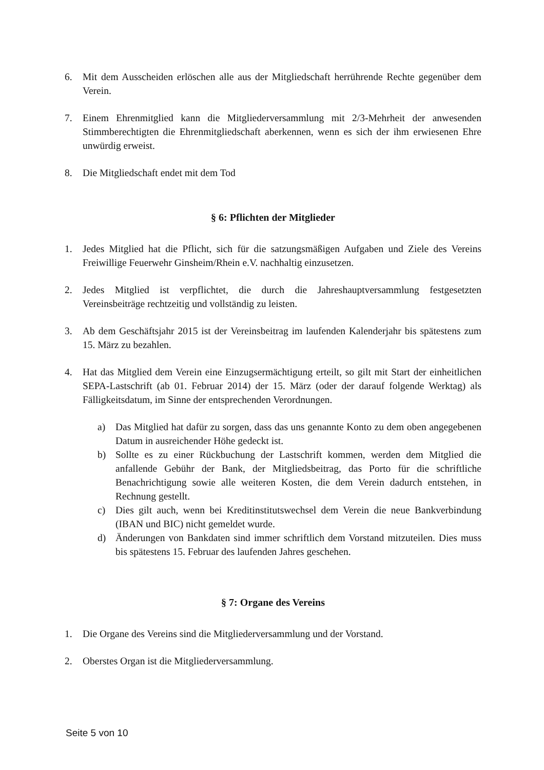6. Mit dem Ausscheiden erlöschen alle aus der Mitgliedschaft herrührende Rechte gegenüber dem Verein.
7. Einem Ehrenmitglied kann die Mitgliederversammlung mit 2/3-Mehrheit der anwesenden Stimmberechtigten die Ehrenmitgliedschaft aberkennen, wenn es sich der ihm erwiesenen Ehre unwürdig erweist.
8. Die Mitgliedschaft endet mit dem Tod
§ 6: Pflichten der Mitglieder
1. Jedes Mitglied hat die Pflicht, sich für die satzungsmäßigen Aufgaben und Ziele des Vereins Freiwillige Feuerwehr Ginsheim/Rhein e.V. nachhaltig einzusetzen.
2. Jedes Mitglied ist verpflichtet, die durch die Jahreshauptversammlung festgesetzten Vereinsbeiträge rechtzeitig und vollständig zu leisten.
3. Ab dem Geschäftsjahr 2015 ist der Vereinsbeitrag im laufenden Kalenderjahr bis spätestens zum 15. März zu bezahlen.
4. Hat das Mitglied dem Verein eine Einzugsermächtigung erteilt, so gilt mit Start der einheitlichen SEPA-Lastschrift (ab 01. Februar 2014) der 15. März (oder der darauf folgende Werktag) als Fälligkeitsdatum, im Sinne der entsprechenden Verordnungen.
a) Das Mitglied hat dafür zu sorgen, dass das uns genannte Konto zu dem oben angegebenen Datum in ausreichender Höhe gedeckt ist.
b) Sollte es zu einer Rückbuchung der Lastschrift kommen, werden dem Mitglied die anfallende Gebühr der Bank, der Mitgliedsbeitrag, das Porto für die schriftliche Benachrichtigung sowie alle weiteren Kosten, die dem Verein dadurch entstehen, in Rechnung gestellt.
c) Dies gilt auch, wenn bei Kreditinstitutswechsel dem Verein die neue Bankverbindung (IBAN und BIC) nicht gemeldet wurde.
d) Änderungen von Bankdaten sind immer schriftlich dem Vorstand mitzuteilen. Dies muss bis spätestens 15. Februar des laufenden Jahres geschehen.
§ 7: Organe des Vereins
1. Die Organe des Vereins sind die Mitgliederversammlung und der Vorstand.
2. Oberstes Organ ist die Mitgliederversammlung.
Seite 5 von 10